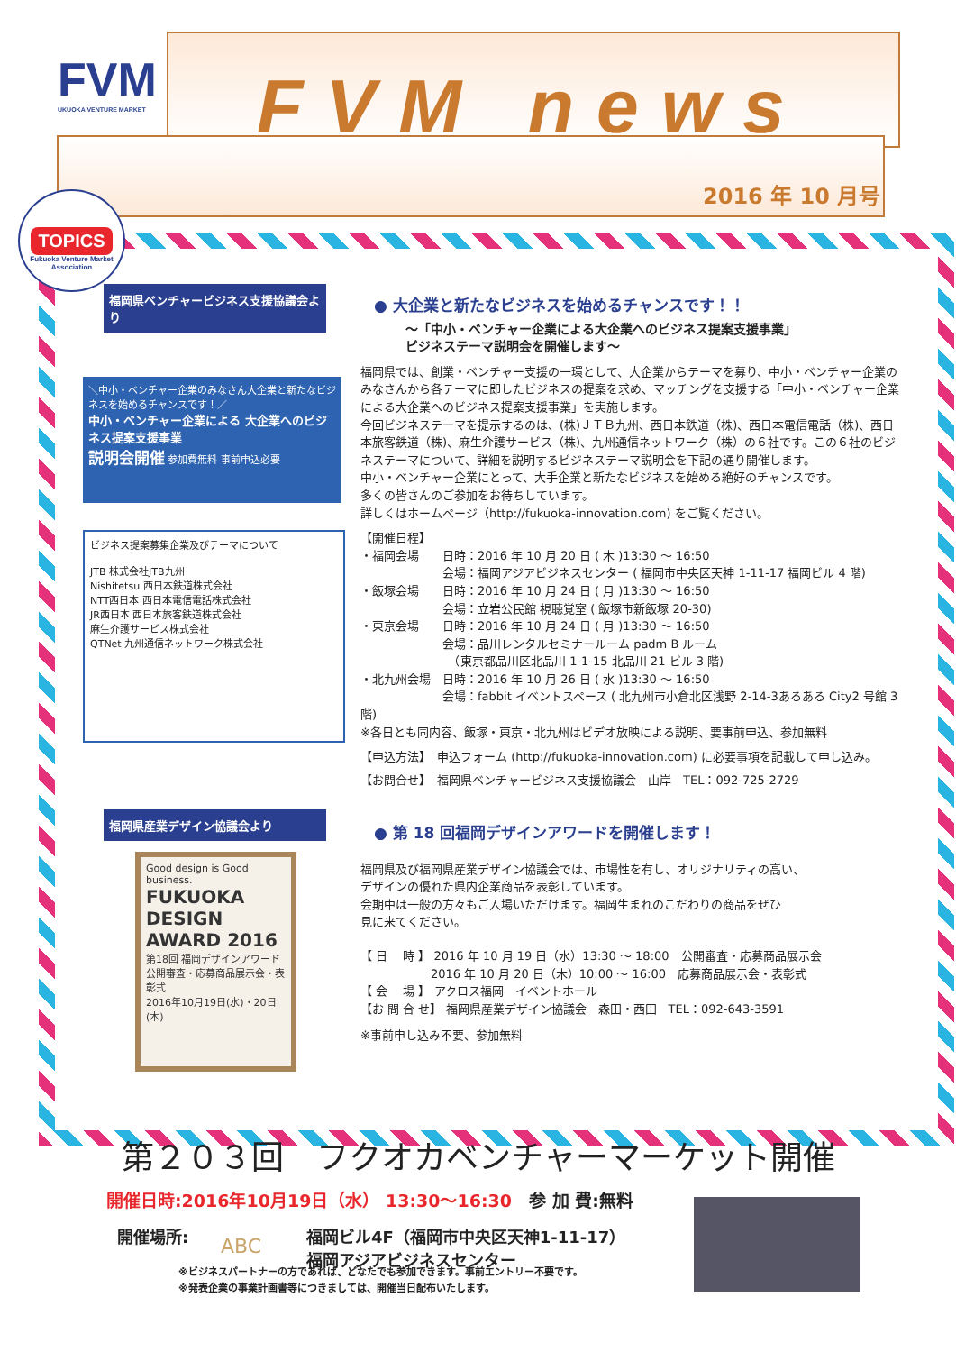FVM
UKUOKA VENTURE MARKET
FVM news
2016 年 10 月号
TOPICS
Fukuoka Venture Market Association
福岡県ベンチャービジネス支援協議会より
＼中小・ベンチャー企業のみなさん大企業と新たなビジネスを始めるチャンスです！／
中小・ベンチャー企業による 大企業へのビジネス提案支援事業
説明会開催 参加費無料 事前申込必要
ビジネス提案募集企業及びテーマについて
JTB 株式会社JTB九州
Nishitetsu 西日本鉄道株式会社
NTT西日本 西日本電信電話株式会社
JR西日本 西日本旅客鉄道株式会社
麻生介護サービス株式会社
QTNet 九州通信ネットワーク株式会社
● 大企業と新たなビジネスを始めるチャンスです！！
～「中小・ベンチャー企業による大企業へのビジネス提案支援事業」
ビジネステーマ説明会を開催します～
福岡県では、創業・ベンチャー支援の一環として、大企業からテーマを募り、中小・ベンチャー企業のみなさんから各テーマに即したビジネスの提案を求め、マッチングを支援する「中小・ベンチャー企業による大企業へのビジネス提案支援事業」を実施します。
今回ビジネステーマを提示するのは、(株)ＪＴＢ九州、西日本鉄道（株)、西日本電信電話（株)、西日本旅客鉄道（株)、麻生介護サービス（株)、九州通信ネットワーク（株）の６社です。この６社のビジネステーマについて、詳細を説明するビジネステーマ説明会を下記の通り開催します。
中小・ベンチャー企業にとって、大手企業と新たなビジネスを始める絶好のチャンスです。
多くの皆さんのご参加をお待ちしています。
詳しくはホームページ（http://fukuoka-innovation.com) をご覧ください。
【開催日程】
・福岡会場　　日時：2016 年 10 月 20 日 ( 木 )13:30 ～ 16:50
　　　　　　　会場：福岡アジアビジネスセンター ( 福岡市中央区天神 1-11-17 福岡ビル 4 階)
・飯塚会場　　日時：2016 年 10 月 24 日 ( 月 )13:30 ～ 16:50
　　　　　　　会場：立岩公民館 視聴覚室 ( 飯塚市新飯塚 20-30)
・東京会場　　日時：2016 年 10 月 24 日 ( 月 )13:30 ～ 16:50
　　　　　　　会場：品川レンタルセミナールーム padm B ルーム
　　　　　　　　（東京都品川区北品川 1-1-15 北品川 21 ビル 3 階)
・北九州会場　日時：2016 年 10 月 26 日 ( 水 )13:30 ～ 16:50
　　　　　　　会場：fabbit イベントスペース ( 北九州市小倉北区浅野 2-14-3あるある City2 号館 3 階)
※各日とも同内容、飯塚・東京・北九州はビデオ放映による説明、要事前申込、参加無料
【申込方法】　申込フォーム (http://fukuoka-innovation.com) に必要事項を記載して申し込み。
【お問合せ】　福岡県ベンチャービジネス支援協議会　山岸　TEL：092-725-2729
福岡県産業デザイン協議会より
Good design is Good business.
FUKUOKA DESIGN AWARD 2016
第18回 福岡デザインアワード
公開審査・応募商品展示会・表彰式
2016年10月19日(水)・20日(木)
● 第 18 回福岡デザインアワードを開催します！
福岡県及び福岡県産業デザイン協議会では、市場性を有し、オリジナリティの高い、
デザインの優れた県内企業商品を表彰しています。
会期中は一般の方々もご入場いただけます。福岡生まれのこだわりの商品をぜひ
見に来てください。
【 日　 時 】 2016 年 10 月 19 日（水）13:30 ～ 18:00　公開審査・応募商品展示会
　　　　　　2016 年 10 月 20 日（木）10:00 ～ 16:00　応募商品展示会・表彰式
【 会　 場 】 アクロス福岡　イベントホール
【お 問 合 せ】 福岡県産業デザイン協議会　森田・西田　TEL：092-643-3591
※事前申し込み不要、参加無料
第２０３回　フクオカベンチャーマーケット開催
開催日時:2016年10月19日（水） 13:30～16:30　参 加 費:無料
開催場所:
ABC
福岡ビル4F（福岡市中央区天神1-11-17）
福岡アジアビジネスセンター
※ビジネスパートナーの方であれば、どなたでも参加できます。事前エントリー不要です。
※発表企業の事業計画書等につきましては、開催当日配布いたします。